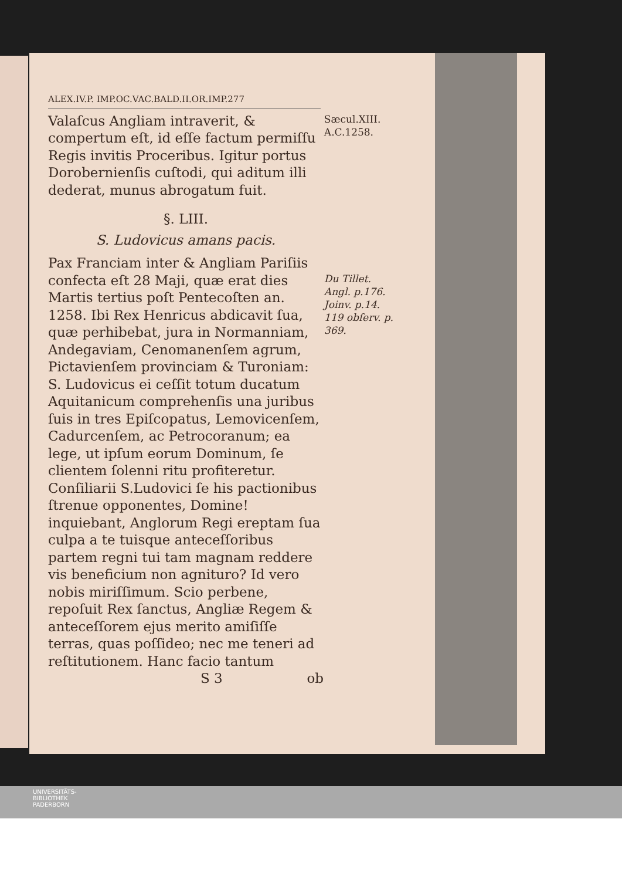ALEX.IV.P. IMP.OC.VAC.BALD.II.OR.IMP.277
Valaſcus Angliam intraverit, & compertum eſt, id eſſe factum permiſſu Regis invitis Proceribus. Igitur portus Dorobernienſis cuſtodi, qui aditum illi dederat, munus abrogatum fuit.
Sæcul.XIII.
A.C.1258.
§. LIII.
S. Ludovicus amans pacis.
Pax Franciam inter & Angliam Pariſiis confecta eſt 28 Maji, quæ erat dies Martis tertius poſt Pentecoſten an. 1258. Ibi Rex Henricus abdicavit ſua, quæ perhibebat, jura in Normanniam, Andegaviam, Cenomanenſem agrum, Pictavienſem provinciam & Turoniam: S. Ludovicus ei ceſſit totum ducatum Aquitanicum comprehenſis una juribus ſuis in tres Epiſcopatus, Lemovicenſem, Cadurcenſem, ac Petrocoranum; ea lege, ut ipſum eorum Dominum, ſe clientem ſolenni ritu profiteretur. Conſiliarii S.Ludovici ſe his pactionibus ſtrenue opponentes, Domine! inquiebant, Anglorum Regi ereptam ſua culpa a te tuisque anteceſſoribus partem regni tui tam magnam reddere vis beneficium non agnituro? Id vero nobis miriſſimum. Scio perbene, repoſuit Rex ſanctus, Angliæ Regem & anteceſſorem ejus merito amiſiſſe terras, quas poſſideo; nec me teneri ad reſtitutionem. Hanc facio tantum
Du Tillet. Angl. p.176. Joinv. p.14. 119 obſerv. p. 369.
S 3 ob
UNIVERSITÄTS-
BIBLIOTHEK
PADERBORN